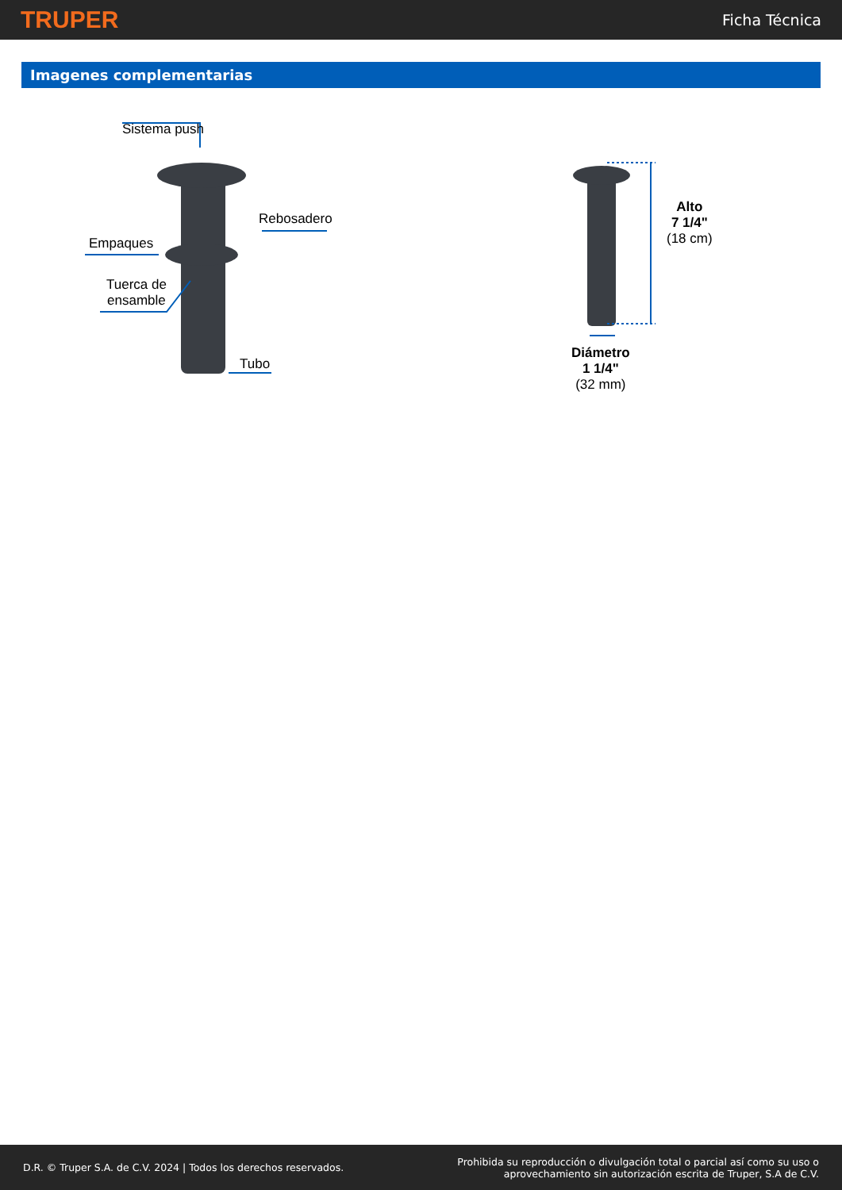TRUPER Ficha Técnica
Imagenes complementarias
Sistema push
Rebosadero
Empaques
Tuerca de
ensamble
Tubo
Alto
7 1/4"
(18 cm)
Diámetro
1 1/4"
(32 mm)
D.R. © Truper S.A. de C.V. 2024 | Todos los derechos reservados. Prohibida su reproducción o divulgación total o parcial así como su uso o
aprovechamiento sin autorización escrita de Truper, S.A de C.V.